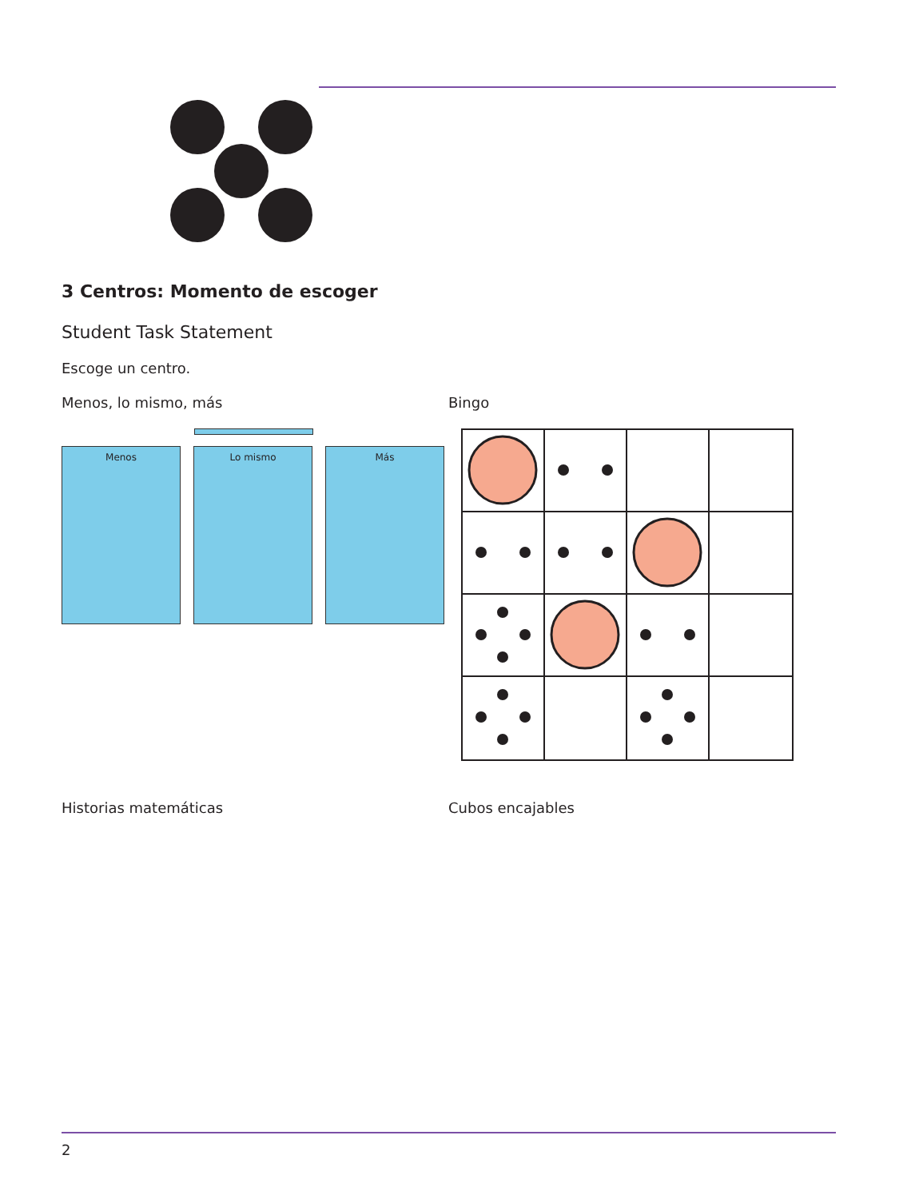3 Centros: Momento de escoger
Student Task Statement
Escoge un centro.
Menos, lo mismo, más
Menos Lo mismo Más
Bingo
Historias matemáticas Cubos encajables
2